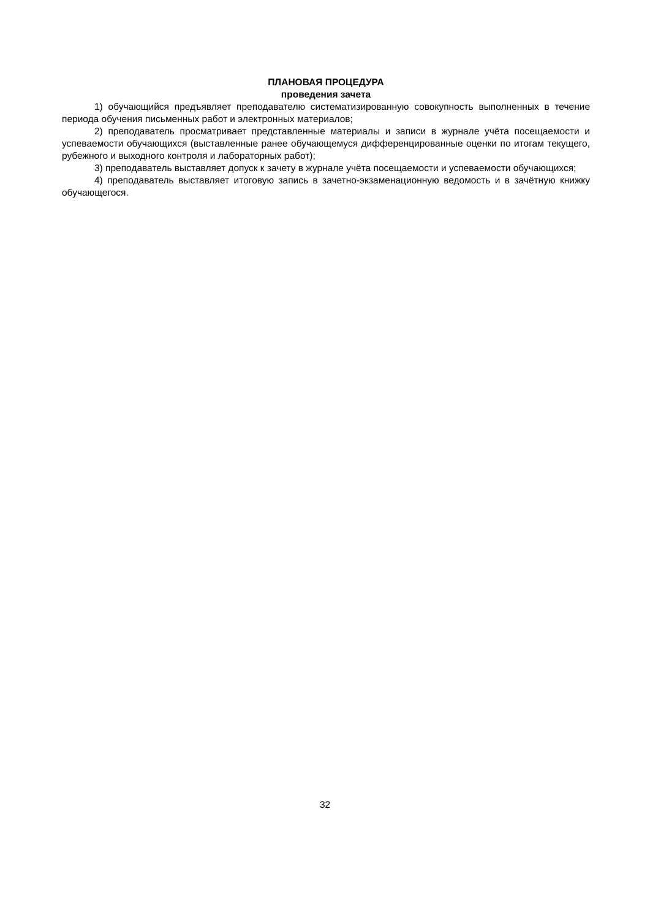ПЛАНОВАЯ ПРОЦЕДУРА
проведения зачета
1) обучающийся предъявляет преподавателю систематизированную совокупность выполненных в течение периода обучения письменных работ и электронных материалов;
2) преподаватель просматривает представленные материалы и записи в журнале учёта посещаемости и успеваемости обучающихся (выставленные ранее обучающемуся дифференцированные оценки по итогам текущего, рубежного и выходного контроля и лабораторных работ);
3) преподаватель выставляет допуск к зачету в журнале учёта посещаемости и успеваемости обучающихся;
4) преподаватель выставляет итоговую запись в зачетно-экзаменационную ведомость и в зачётную книжку обучающегося.
32